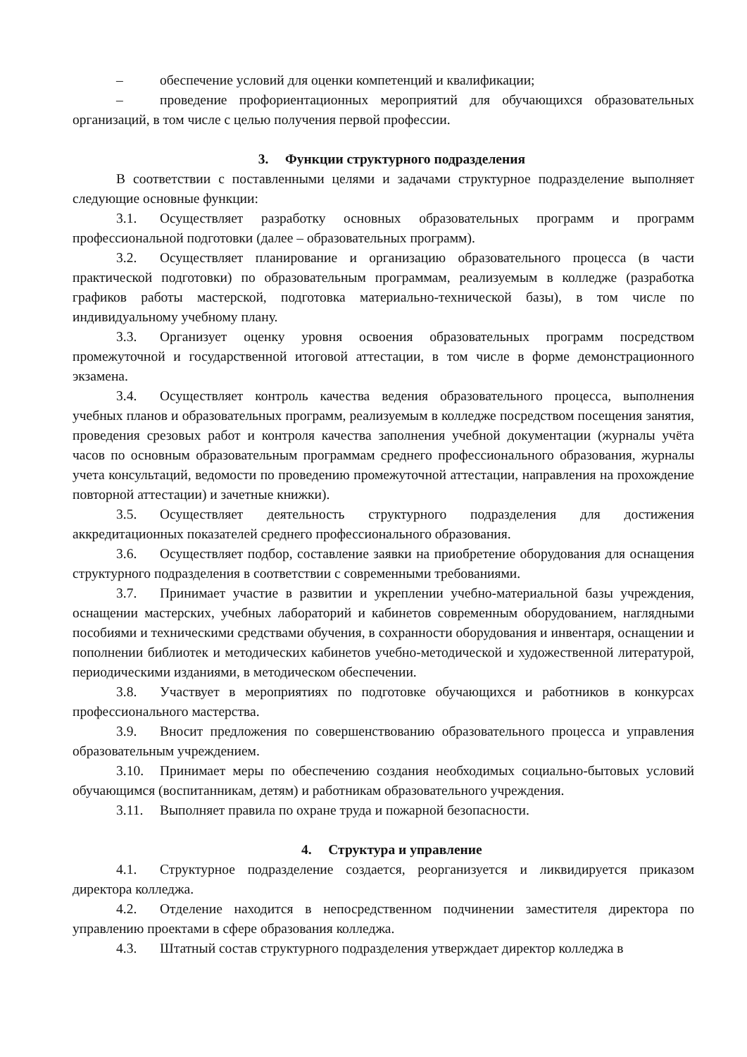– обеспечение условий для оценки компетенций и квалификации;
– проведение профориентационных мероприятий для обучающихся образовательных организаций, в том числе с целью получения первой профессии.
3. Функции структурного подразделения
В соответствии с поставленными целями и задачами структурное подразделение выполняет следующие основные функции:
3.1. Осуществляет разработку основных образовательных программ и программ профессиональной подготовки (далее – образовательных программ).
3.2. Осуществляет планирование и организацию образовательного процесса (в части практической подготовки) по образовательным программам, реализуемым в колледже (разработка графиков работы мастерской, подготовка материально-технической базы), в том числе по индивидуальному учебному плану.
3.3. Организует оценку уровня освоения образовательных программ посредством промежуточной и государственной итоговой аттестации, в том числе в форме демонстрационного экзамена.
3.4. Осуществляет контроль качества ведения образовательного процесса, выполнения учебных планов и образовательных программ, реализуемым в колледже посредством посещения занятия, проведения срезовых работ и контроля качества заполнения учебной документации (журналы учёта часов по основным образовательным программам среднего профессионального образования, журналы учета консультаций, ведомости по проведению промежуточной аттестации, направления на прохождение повторной аттестации) и зачетные книжки).
3.5. Осуществляет деятельность структурного подразделения для достижения аккредитационных показателей среднего профессионального образования.
3.6. Осуществляет подбор, составление заявки на приобретение оборудования для оснащения структурного подразделения в соответствии с современными требованиями.
3.7. Принимает участие в развитии и укреплении учебно-материальной базы учреждения, оснащении мастерских, учебных лабораторий и кабинетов современным оборудованием, наглядными пособиями и техническими средствами обучения, в сохранности оборудования и инвентаря, оснащении и пополнении библиотек и методических кабинетов учебно-методической и художественной литературой, периодическими изданиями, в методическом обеспечении.
3.8. Участвует в мероприятиях по подготовке обучающихся и работников в конкурсах профессионального мастерства.
3.9. Вносит предложения по совершенствованию образовательного процесса и управления образовательным учреждением.
3.10. Принимает меры по обеспечению создания необходимых социально-бытовых условий обучающимся (воспитанникам, детям) и работникам образовательного учреждения.
3.11. Выполняет правила по охране труда и пожарной безопасности.
4. Структура и управление
4.1. Структурное подразделение создается, реорганизуется и ликвидируется приказом директора колледжа.
4.2. Отделение находится в непосредственном подчинении заместителя директора по управлению проектами в сфере образования колледжа.
4.3. Штатный состав структурного подразделения утверждает директор колледжа в